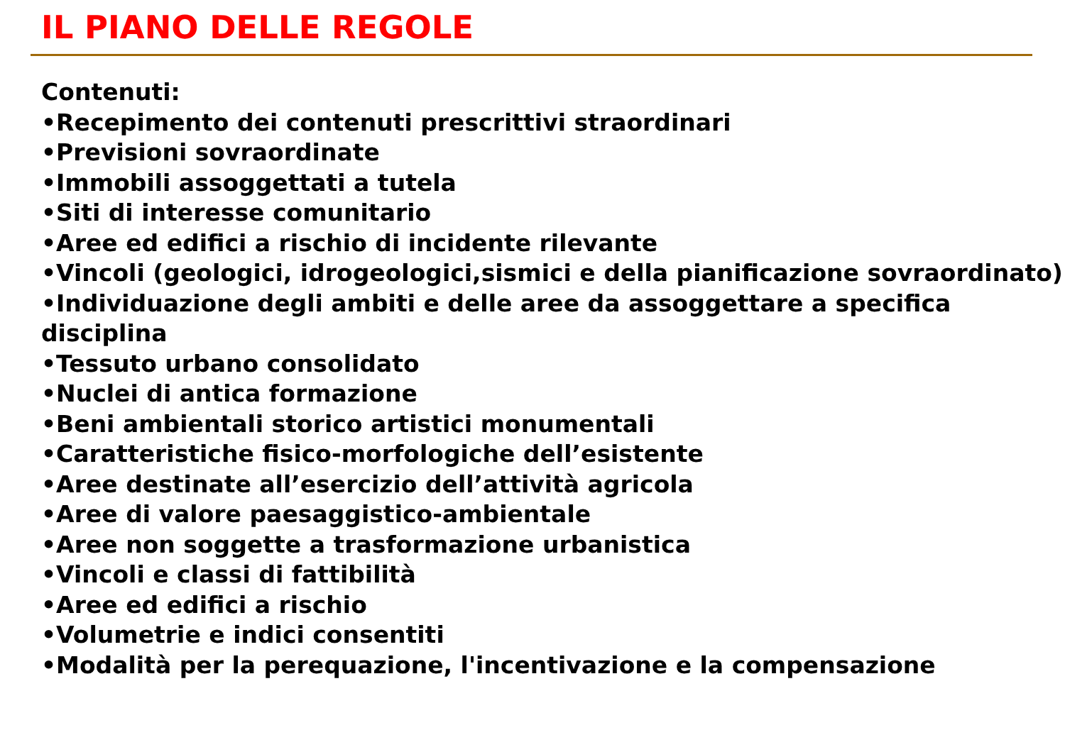IL PIANO DELLE REGOLE
Contenuti:
•Recepimento dei contenuti prescrittivi straordinari
•Previsioni sovraordinate
•Immobili assoggettati a tutela
•Siti di interesse comunitario
•Aree ed edifici a rischio di incidente rilevante
•Vincoli (geologici, idrogeologici,sismici e della pianificazione sovraordinato)
•Individuazione degli ambiti e delle aree da assoggettare a specifica disciplina
•Tessuto urbano consolidato
•Nuclei di antica formazione
•Beni ambientali storico artistici monumentali
•Caratteristiche fisico-morfologiche dell’esistente
•Aree destinate all’esercizio dell’attività agricola
•Aree di valore paesaggistico-ambientale
•Aree non soggette a trasformazione urbanistica
•Vincoli e classi di fattibilità
•Aree ed edifici a rischio
•Volumetrie e indici consentiti
•Modalità per la perequazione, l'incentivazione e la compensazione